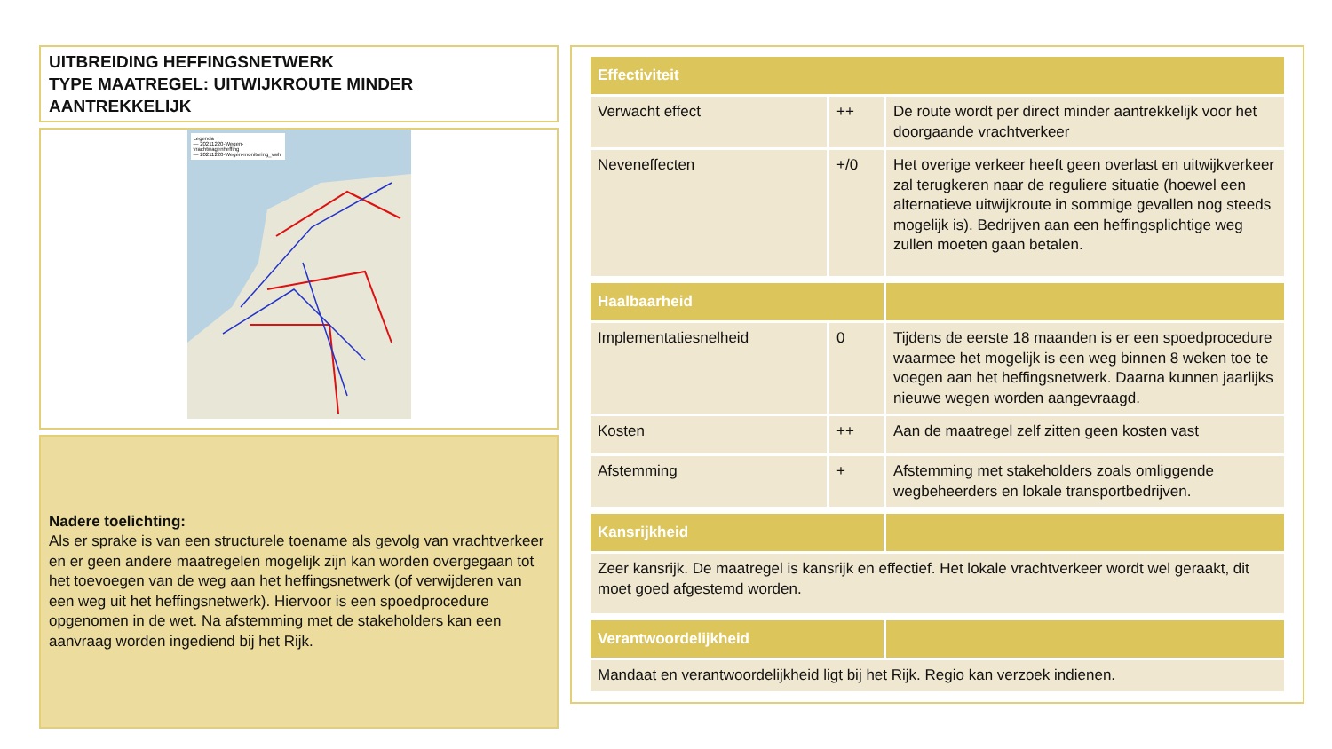UITBREIDING HEFFINGSNETWERK
TYPE MAATREGEL: UITWIJKROUTE MINDER AANTREKKELIJK
Legenda
— 20211220-Wegen-vrachtwagenheffing
— 20211220-Wegen-monitoring_vwh
Nadere toelichting:
Als er sprake is van een structurele toename als gevolg van vrachtverkeer en er geen andere maatregelen mogelijk zijn kan worden overgegaan tot het toevoegen van de weg aan het heffingsnetwerk (of verwijderen van een weg uit het heffingsnetwerk). Hiervoor is een spoedprocedure opgenomen in de wet. Na afstemming met de stakeholders kan een aanvraag worden ingediend bij het Rijk.
| Effectiviteit | | |
| --- | --- | --- |
| Verwacht effect | ++ | De route wordt per direct minder aantrekkelijk voor het doorgaande vrachtverkeer |
| Neveneffecten | +/0 | Het overige verkeer heeft geen overlast en uitwijkverkeer zal terugkeren naar de reguliere situatie (hoewel een alternatieve uitwijkroute in sommige gevallen nog steeds mogelijk is). Bedrijven aan een heffingsplichtige weg zullen moeten gaan betalen. |
| Haalbaarheid | | |
| Implementatiesnelheid | 0 | Tijdens de eerste 18 maanden is er een spoedprocedure waarmee het mogelijk is een weg binnen 8 weken toe te voegen aan het heffingsnetwerk. Daarna kunnen jaarlijks nieuwe wegen worden aangevraagd. |
| Kosten | ++ | Aan de maatregel zelf zitten geen kosten vast |
| Afstemming | + | Afstemming met stakeholders zoals omliggende wegbeheerders en lokale transportbedrijven. |
| Kansrijkheid | | |
| Zeer kansrijk. De maatregel is kansrijk en effectief. Het lokale vrachtverkeer wordt wel geraakt, dit moet goed afgestemd worden. | | |
| Verantwoordelijkheid | | |
| Mandaat en verantwoordelijkheid ligt bij het Rijk. Regio kan verzoek indienen. | | |